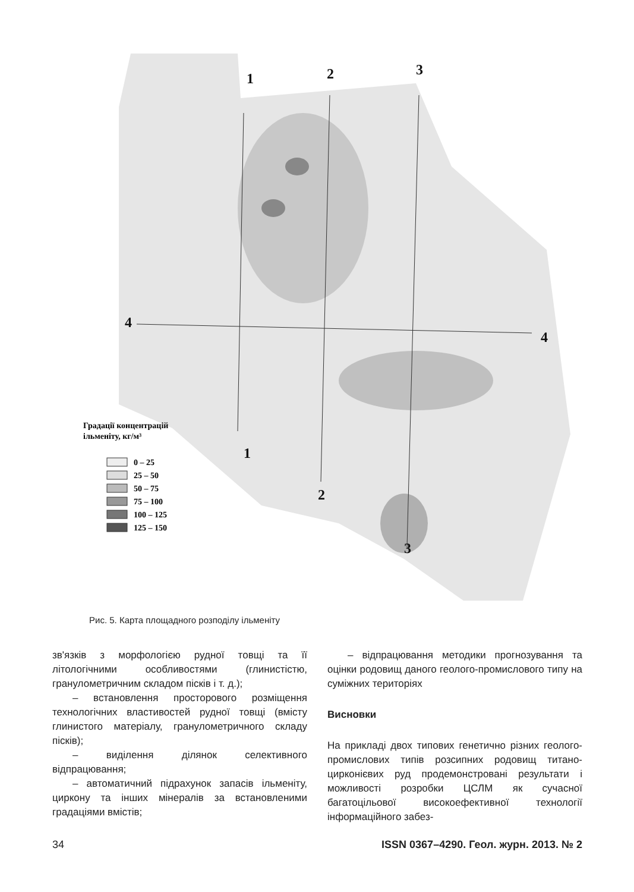1
2
3
4
4
1
2
3
Градації концентрацій
ільменіту, кг/м³
0 – 25
25 – 50
50 – 75
75 – 100
100 – 125
125 – 150
Рис. 5. Карта площадного розподілу ільменіту
зв'язків з морфологією рудної товщі та її літологічними особливостями (глинистістю, гранулометричним складом пісків і т. д.);
– встановлення просторового розміщення технологічних властивостей рудної товщі (вмісту глинистого матеріалу, гранулометричного складу пісків);
– виділення ділянок селективного відпрацювання;
– автоматичний підрахунок запасів ільменіту, циркону та інших мінералів за встановленими градаціями вмістів;
– відпрацювання методики прогнозування та оцінки родовищ даного геолого-промислового типу на суміжних територіях
Висновки
На прикладі двох типових генетично різних геолого-промислових типів розсипних родовищ титано-цирконієвих руд продемонстровані результати і можливості розробки ЦСЛМ як сучасної багатоцільової високоефективної технології інформаційного забез-
34 ISSN 0367–4290. Геол. журн. 2013. № 2